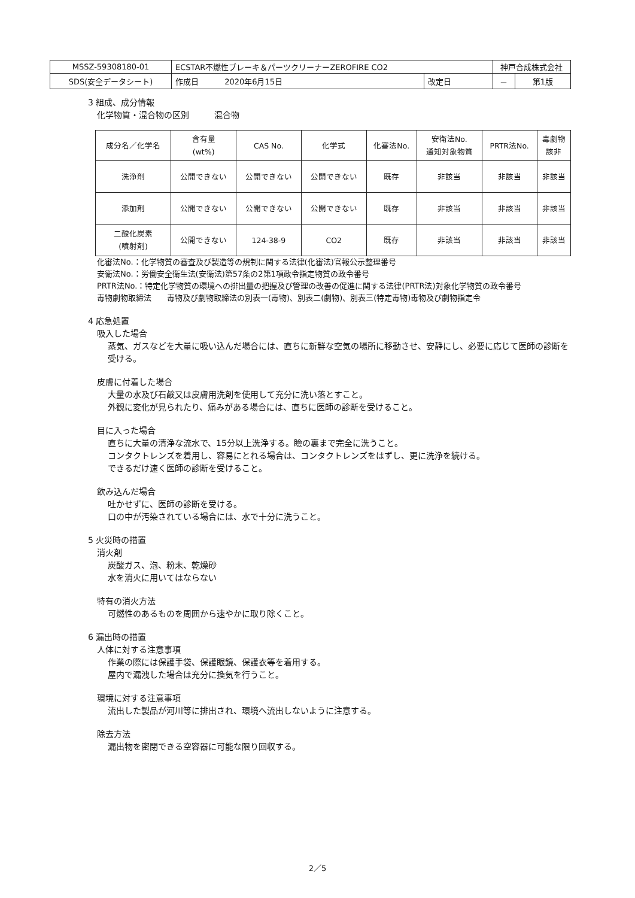| MSSZ-59308180-01 | ECSTAR不燃性ブレーキ＆パーツクリーナーZEROFIRE CO2 | | 神戸合成株式会社 | |
| SDS(安全データシート) | 作成日 2020年6月15日 | 改定日 | － | 第1版 |
3 組成、成分情報
化学物質・混合物の区別　　　混合物
| 成分名／化学名 | 含有量 (wt%) | CAS No. | 化学式 | 化審法No. | 安衛法No. 通知対象物質 | PRTR法No. | 毒劇物 該非 |
| --- | --- | --- | --- | --- | --- | --- | --- |
| 洗浄剤 | 公開できない | 公開できない | 公開できない | 既存 | 非該当 | 非該当 | 非該当 |
| 添加剤 | 公開できない | 公開できない | 公開できない | 既存 | 非該当 | 非該当 | 非該当 |
| 二酸化炭素 (噴射剤) | 公開できない | 124-38-9 | CO2 | 既存 | 非該当 | 非該当 | 非該当 |
化審法No.：化学物質の審査及び製造等の規制に関する法律(化審法)官報公示整理番号
安衛法No.：労働安全衛生法(安衛法)第57条の2第1項政令指定物質の政令番号
PRTR法No.：特定化学物質の環境への排出量の把握及び管理の改善の促進に関する法律(PRTR法)対象化学物質の政令番号
毒物劇物取締法　　毒物及び劇物取締法の別表一(毒物)、別表二(劇物)、別表三(特定毒物)毒物及び劇物指定令
4 応急処置
吸入した場合
蒸気、ガスなどを大量に吸い込んだ場合には、直ちに新鮮な空気の場所に移動させ、安静にし、必要に応じて医師の診断を受ける。
皮膚に付着した場合
大量の水及び石鹸又は皮膚用洗剤を使用して充分に洗い落とすこと。
外観に変化が見られたり、痛みがある場合には、直ちに医師の診断を受けること。
目に入った場合
直ちに大量の清浄な流水で、15分以上洗浄する。瞼の裏まで完全に洗うこと。
コンタクトレンズを着用し、容易にとれる場合は、コンタクトレンズをはずし、更に洗浄を続ける。
できるだけ速く医師の診断を受けること。
飲み込んだ場合
吐かせずに、医師の診断を受ける。
口の中が汚染されている場合には、水で十分に洗うこと。
5 火災時の措置
消火剤
炭酸ガス、泡、粉末、乾燥砂
水を消火に用いてはならない
特有の消火方法
可燃性のあるものを周囲から速やかに取り除くこと。
6 漏出時の措置
人体に対する注意事項
作業の際には保護手袋、保護眼鏡、保護衣等を着用する。
屋内で漏洩した場合は充分に換気を行うこと。
環境に対する注意事項
流出した製品が河川等に排出され、環境へ流出しないように注意する。
除去方法
漏出物を密閉できる空容器に可能な限り回収する。
2／5